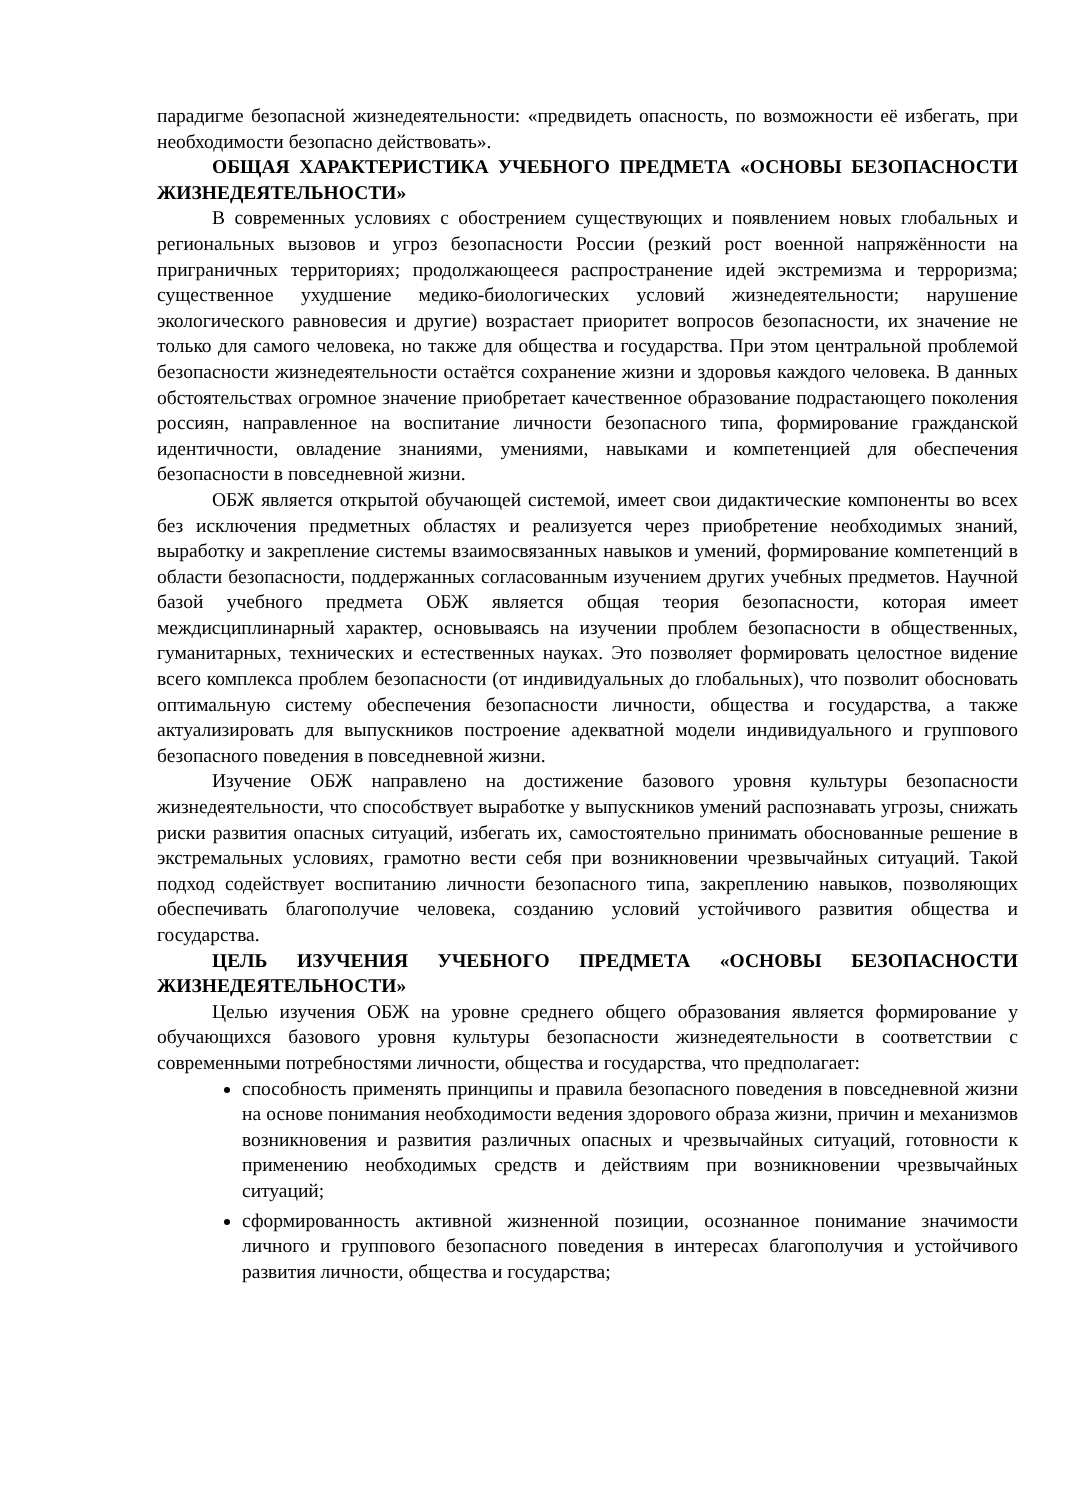парадигме безопасной жизнедеятельности: «предвидеть опасность, по возможности её избегать, при необходимости безопасно действовать».
ОБЩАЯ ХАРАКТЕРИСТИКА УЧЕБНОГО ПРЕДМЕТА «ОСНОВЫ БЕЗОПАСНОСТИ ЖИЗНЕДЕЯТЕЛЬНОСТИ»
В современных условиях с обострением существующих и появлением новых глобальных и региональных вызовов и угроз безопасности России (резкий рост военной напряжённости на приграничных территориях; продолжающееся распространение идей экстремизма и терроризма; существенное ухудшение медико-биологических условий жизнедеятельности; нарушение экологического равновесия и другие) возрастает приоритет вопросов безопасности, их значение не только для самого человека, но также для общества и государства. При этом центральной проблемой безопасности жизнедеятельности остаётся сохранение жизни и здоровья каждого человека. В данных обстоятельствах огромное значение приобретает качественное образование подрастающего поколения россиян, направленное на воспитание личности безопасного типа, формирование гражданской идентичности, овладение знаниями, умениями, навыками и компетенцией для обеспечения безопасности в повседневной жизни.
ОБЖ является открытой обучающей системой, имеет свои дидактические компоненты во всех без исключения предметных областях и реализуется через приобретение необходимых знаний, выработку и закрепление системы взаимосвязанных навыков и умений, формирование компетенций в области безопасности, поддержанных согласованным изучением других учебных предметов. Научной базой учебного предмета ОБЖ является общая теория безопасности, которая имеет междисциплинарный характер, основываясь на изучении проблем безопасности в общественных, гуманитарных, технических и естественных науках. Это позволяет формировать целостное видение всего комплекса проблем безопасности (от индивидуальных до глобальных), что позволит обосновать оптимальную систему обеспечения безопасности личности, общества и государства, а также актуализировать для выпускников построение адекватной модели индивидуального и группового безопасного поведения в повседневной жизни.
Изучение ОБЖ направлено на достижение базового уровня культуры безопасности жизнедеятельности, что способствует выработке у выпускников умений распознавать угрозы, снижать риски развития опасных ситуаций, избегать их, самостоятельно принимать обоснованные решение в экстремальных условиях, грамотно вести себя при возникновении чрезвычайных ситуаций. Такой подход содействует воспитанию личности безопасного типа, закреплению навыков, позволяющих обеспечивать благополучие человека, созданию условий устойчивого развития общества и государства.
ЦЕЛЬ ИЗУЧЕНИЯ УЧЕБНОГО ПРЕДМЕТА «ОСНОВЫ БЕЗОПАСНОСТИ ЖИЗНЕДЕЯТЕЛЬНОСТИ»
Целью изучения ОБЖ на уровне среднего общего образования является формирование у обучающихся базового уровня культуры безопасности жизнедеятельности в соответствии с современными потребностями личности, общества и государства, что предполагает:
способность применять принципы и правила безопасного поведения в повседневной жизни на основе понимания необходимости ведения здорового образа жизни, причин и механизмов возникновения и развития различных опасных и чрезвычайных ситуаций, готовности к применению необходимых средств и действиям при возникновении чрезвычайных ситуаций;
сформированность активной жизненной позиции, осознанное понимание значимости личного и группового безопасного поведения в интересах благополучия и устойчивого развития личности, общества и государства;